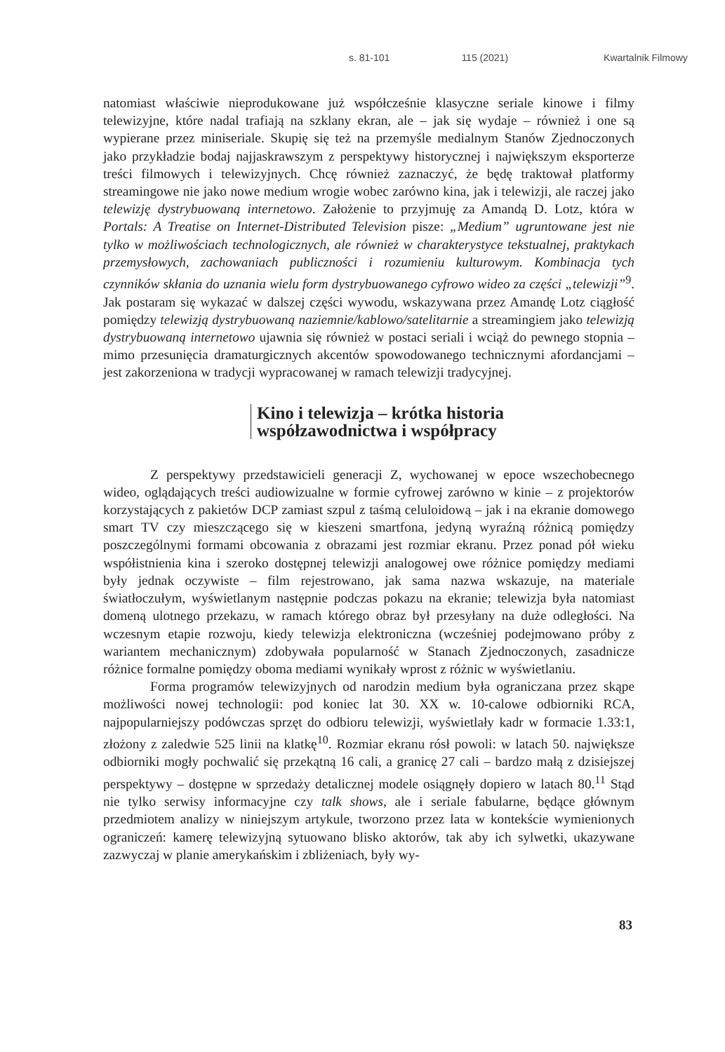s. 81-101 115 (2021) Kwartalnik Filmowy
natomiast właściwie nieprodukowane już współcześnie klasyczne seriale kinowe i filmy telewizyjne, które nadal trafiają na szklany ekran, ale – jak się wydaje – również i one są wypierane przez miniseriale. Skupię się też na przemyśle medialnym Stanów Zjednoczonych jako przykładzie bodaj najjaskrawszym z perspektywy historycznej i największym eksporterze treści filmowych i telewizyjnych. Chcę również zaznaczyć, że będę traktował platformy streamingowe nie jako nowe medium wrogie wobec zarówno kina, jak i telewizji, ale raczej jako telewizję dystrybuowaną internetowo. Założenie to przyjmuję za Amandą D. Lotz, która w Portals: A Treatise on Internet-Distributed Television pisze: „Medium” ugruntowane jest nie tylko w możliwościach technologicznych, ale również w charakterystyce tekstualnej, praktykach przemysłowych, zachowaniach publiczności i rozumieniu kulturowym. Kombinacja tych czynników skłania do uznania wielu form dystrybuowanego cyfrowo wideo za części „telewizji”<sup>9</sup>. Jak postaram się wykazać w dalszej części wywodu, wskazywana przez Amandę Lotz ciągłość pomiędzy telewizją dystrybuowaną naziemnie/kablowo/satelitarnie a streamingiem jako telewizją dystrybuowaną internetowo ujawnia się również w postaci seriali i wciąż do pewnego stopnia – mimo przesunięcia dramaturgicznych akcentów spowodowanego technicznymi afordancjami – jest zakorzeniona w tradycji wypracowanej w ramach telewizji tradycyjnej.
Kino i telewizja – krótka historia
współzawodnictwa i współpracy
Z perspektywy przedstawicieli generacji Z, wychowanej w epoce wszechobecnego wideo, oglądających treści audiowizualne w formie cyfrowej zarówno w kinie – z projektorów korzystających z pakietów DCP zamiast szpul z taśmą celuloidową – jak i na ekranie domowego smart TV czy mieszczącego się w kieszeni smartfona, jedyną wyraźną różnicą pomiędzy poszczególnymi formami obcowania z obrazami jest rozmiar ekranu. Przez ponad pół wieku współistnienia kina i szeroko dostępnej telewizji analogowej owe różnice pomiędzy mediami były jednak oczywiste – film rejestrowano, jak sama nazwa wskazuje, na materiale światłoczułym, wyświetlanym następnie podczas pokazu na ekranie; telewizja była natomiast domeną ulotnego przekazu, w ramach którego obraz był przesyłany na duże odległości. Na wczesnym etapie rozwoju, kiedy telewizja elektroniczna (wcześniej podejmowano próby z wariantem mechanicznym) zdobywała popularność w Stanach Zjednoczonych, zasadnicze różnice formalne pomiędzy oboma mediami wynikały wprost z różnic w wyświetlaniu.
Forma programów telewizyjnych od narodzin medium była ograniczana przez skąpe możliwości nowej technologii: pod koniec lat 30. XX w. 10-calowe odbiorniki RCA, najpopularniejszy podówczas sprzęt do odbioru telewizji, wyświetlały kadr w formacie 1.33:1, złożony z zaledwie 525 linii na klatkę<sup>10</sup>. Rozmiar ekranu rósł powoli: w latach 50. największe odbiorniki mogły pochwalić się przekątną 16 cali, a granicę 27 cali – bardzo małą z dzisiejszej perspektywy – dostępne w sprzedaży detalicznej modele osiągnęły dopiero w latach 80.<sup>11</sup> Stąd nie tylko serwisy informacyjne czy talk shows, ale i seriale fabularne, będące głównym przedmiotem analizy w niniejszym artykule, tworzono przez lata w kontekście wymienionych ograniczeń: kamerę telewizyjną sytuowano blisko aktorów, tak aby ich sylwetki, ukazywane zazwyczaj w planie amerykańskim i zbliżeniach, były wy-
83